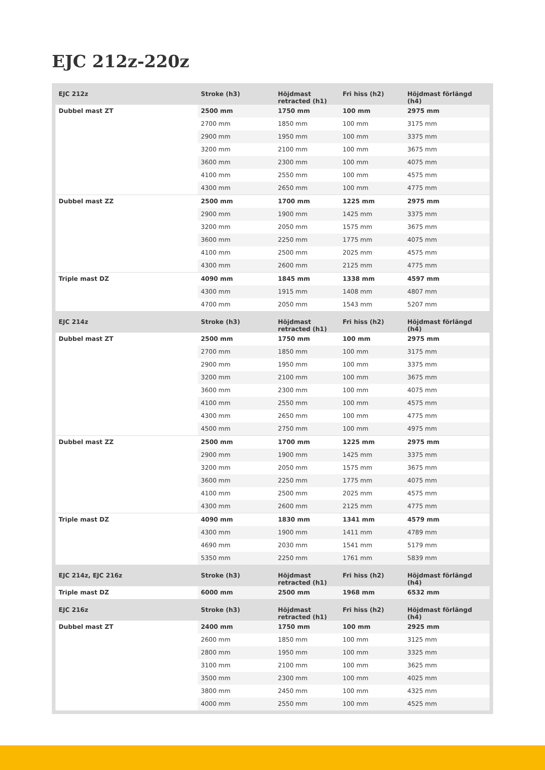EJC 212z-220z
| EJC 212z | Stroke (h3) | Höjdmast retracted (h1) | Fri hiss (h2) | Höjdmast förlängd (h4) |
| --- | --- | --- | --- | --- |
| Dubbel mast ZT | 2500 mm | 1750 mm | 100 mm | 2975 mm |
| | 2700 mm | 1850 mm | 100 mm | 3175 mm |
| | 2900 mm | 1950 mm | 100 mm | 3375 mm |
| | 3200 mm | 2100 mm | 100 mm | 3675 mm |
| | 3600 mm | 2300 mm | 100 mm | 4075 mm |
| | 4100 mm | 2550 mm | 100 mm | 4575 mm |
| | 4300 mm | 2650 mm | 100 mm | 4775 mm |
| Dubbel mast ZZ | 2500 mm | 1700 mm | 1225 mm | 2975 mm |
| | 2900 mm | 1900 mm | 1425 mm | 3375 mm |
| | 3200 mm | 2050 mm | 1575 mm | 3675 mm |
| | 3600 mm | 2250 mm | 1775 mm | 4075 mm |
| | 4100 mm | 2500 mm | 2025 mm | 4575 mm |
| | 4300 mm | 2600 mm | 2125 mm | 4775 mm |
| Triple mast DZ | 4090 mm | 1845 mm | 1338 mm | 4597 mm |
| | 4300 mm | 1915 mm | 1408 mm | 4807 mm |
| | 4700 mm | 2050 mm | 1543 mm | 5207 mm |
| EJC 214z | Stroke (h3) | Höjdmast retracted (h1) | Fri hiss (h2) | Höjdmast förlängd (h4) |
| Dubbel mast ZT | 2500 mm | 1750 mm | 100 mm | 2975 mm |
| | 2700 mm | 1850 mm | 100 mm | 3175 mm |
| | 2900 mm | 1950 mm | 100 mm | 3375 mm |
| | 3200 mm | 2100 mm | 100 mm | 3675 mm |
| | 3600 mm | 2300 mm | 100 mm | 4075 mm |
| | 4100 mm | 2550 mm | 100 mm | 4575 mm |
| | 4300 mm | 2650 mm | 100 mm | 4775 mm |
| | 4500 mm | 2750 mm | 100 mm | 4975 mm |
| Dubbel mast ZZ | 2500 mm | 1700 mm | 1225 mm | 2975 mm |
| | 2900 mm | 1900 mm | 1425 mm | 3375 mm |
| | 3200 mm | 2050 mm | 1575 mm | 3675 mm |
| | 3600 mm | 2250 mm | 1775 mm | 4075 mm |
| | 4100 mm | 2500 mm | 2025 mm | 4575 mm |
| | 4300 mm | 2600 mm | 2125 mm | 4775 mm |
| Triple mast DZ | 4090 mm | 1830 mm | 1341 mm | 4579 mm |
| | 4300 mm | 1900 mm | 1411 mm | 4789 mm |
| | 4690 mm | 2030 mm | 1541 mm | 5179 mm |
| | 5350 mm | 2250 mm | 1761 mm | 5839 mm |
| EJC 214z, EJC 216z | Stroke (h3) | Höjdmast retracted (h1) | Fri hiss (h2) | Höjdmast förlängd (h4) |
| Triple mast DZ | 6000 mm | 2500 mm | 1968 mm | 6532 mm |
| EJC 216z | Stroke (h3) | Höjdmast retracted (h1) | Fri hiss (h2) | Höjdmast förlängd (h4) |
| Dubbel mast ZT | 2400 mm | 1750 mm | 100 mm | 2925 mm |
| | 2600 mm | 1850 mm | 100 mm | 3125 mm |
| | 2800 mm | 1950 mm | 100 mm | 3325 mm |
| | 3100 mm | 2100 mm | 100 mm | 3625 mm |
| | 3500 mm | 2300 mm | 100 mm | 4025 mm |
| | 3800 mm | 2450 mm | 100 mm | 4325 mm |
| | 4000 mm | 2550 mm | 100 mm | 4525 mm |